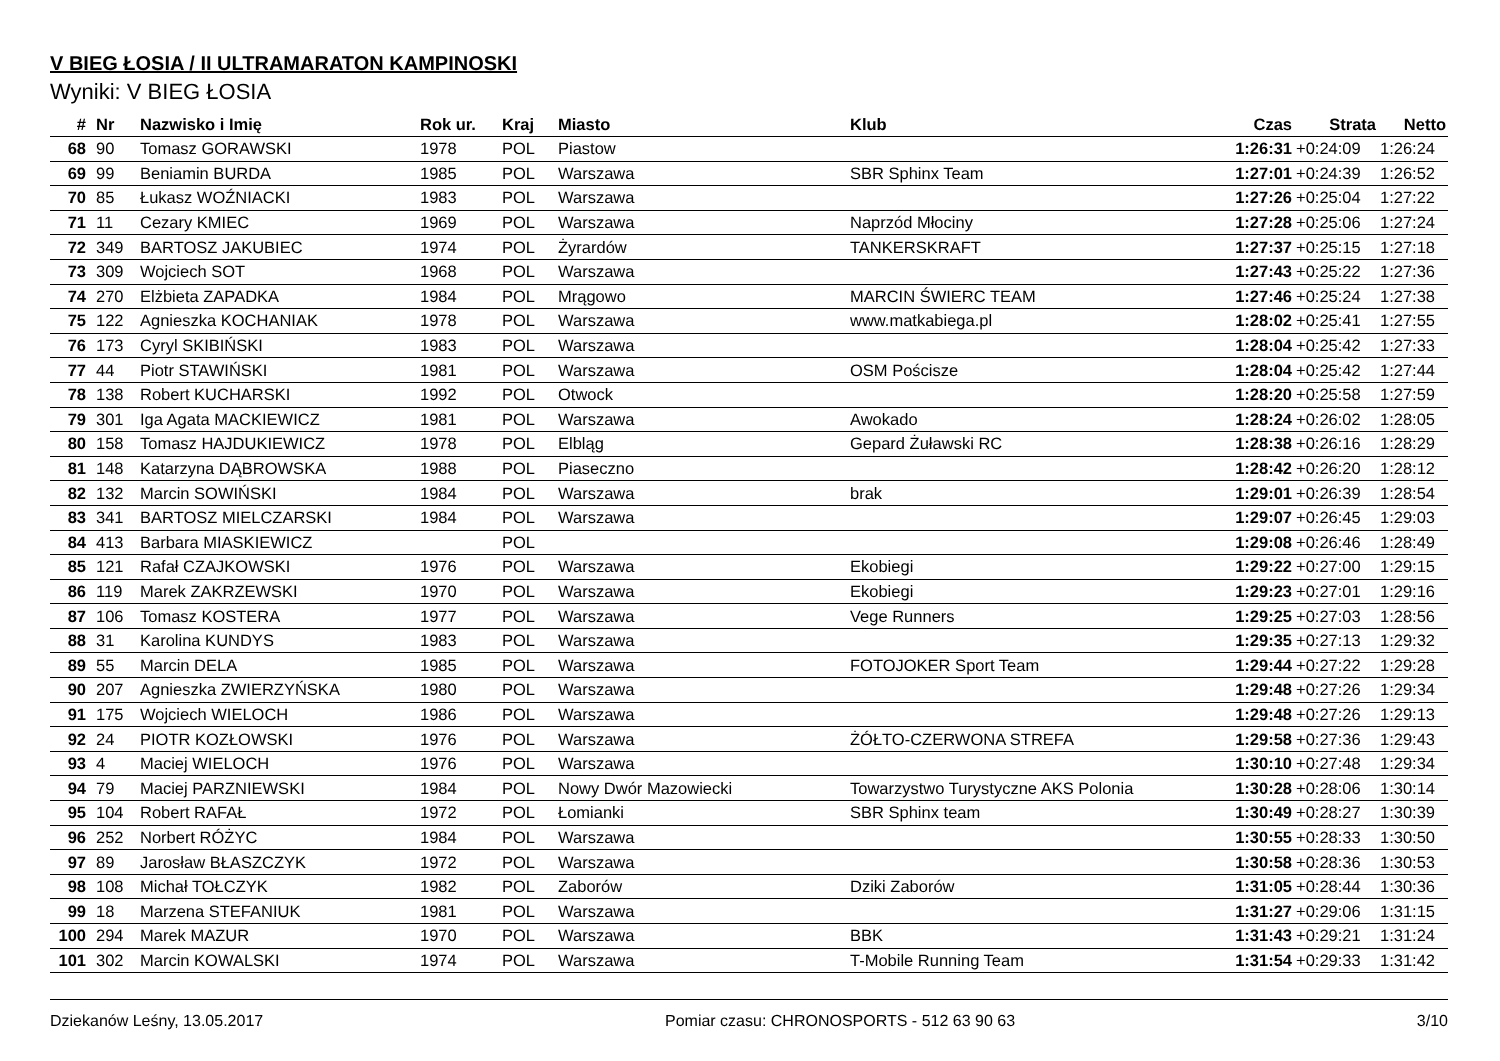V BIEG ŁOSIA / II ULTRAMARATON KAMPINOSKI
Wyniki: V BIEG ŁOSIA
| # | Nr | Nazwisko i Imię | Rok ur. | Kraj | Miasto | Klub | Czas | Strata | Netto |
| --- | --- | --- | --- | --- | --- | --- | --- | --- | --- |
| 68 | 90 | Tomasz GORAWSKI | 1978 | POL | Piastow | | 1:26:31 | +0:24:09 | 1:26:24 |
| 69 | 99 | Beniamin BURDA | 1985 | POL | Warszawa | SBR Sphinx Team | 1:27:01 | +0:24:39 | 1:26:52 |
| 70 | 85 | Łukasz WOŹNIACKI | 1983 | POL | Warszawa | | 1:27:26 | +0:25:04 | 1:27:22 |
| 71 | 11 | Cezary KMIEC | 1969 | POL | Warszawa | Naprzód Młociny | 1:27:28 | +0:25:06 | 1:27:24 |
| 72 | 349 | BARTOSZ JAKUBIEC | 1974 | POL | Żyrardów | TANKERSKRAFT | 1:27:37 | +0:25:15 | 1:27:18 |
| 73 | 309 | Wojciech SOT | 1968 | POL | Warszawa | | 1:27:43 | +0:25:22 | 1:27:36 |
| 74 | 270 | Elżbieta ZAPADKA | 1984 | POL | Mrągowo | MARCIN ŚWIERC TEAM | 1:27:46 | +0:25:24 | 1:27:38 |
| 75 | 122 | Agnieszka KOCHANIAK | 1978 | POL | Warszawa | www.matkabiega.pl | 1:28:02 | +0:25:41 | 1:27:55 |
| 76 | 173 | Cyryl SKIBIŃSKI | 1983 | POL | Warszawa | | 1:28:04 | +0:25:42 | 1:27:33 |
| 77 | 44 | Piotr STAWIŃSKI | 1981 | POL | Warszawa | OSM Pościsze | 1:28:04 | +0:25:42 | 1:27:44 |
| 78 | 138 | Robert KUCHARSKI | 1992 | POL | Otwock | | 1:28:20 | +0:25:58 | 1:27:59 |
| 79 | 301 | Iga Agata MACKIEWICZ | 1981 | POL | Warszawa | Awokado | 1:28:24 | +0:26:02 | 1:28:05 |
| 80 | 158 | Tomasz HAJDUKIEWICZ | 1978 | POL | Elbląg | Gepard Żuławski RC | 1:28:38 | +0:26:16 | 1:28:29 |
| 81 | 148 | Katarzyna DĄBROWSKA | 1988 | POL | Piaseczno | | 1:28:42 | +0:26:20 | 1:28:12 |
| 82 | 132 | Marcin SOWIŃSKI | 1984 | POL | Warszawa | brak | 1:29:01 | +0:26:39 | 1:28:54 |
| 83 | 341 | BARTOSZ MIELCZARSKI | 1984 | POL | Warszawa | | 1:29:07 | +0:26:45 | 1:29:03 |
| 84 | 413 | Barbara MIASKIEWICZ | | POL | | | 1:29:08 | +0:26:46 | 1:28:49 |
| 85 | 121 | Rafał CZAJKOWSKI | 1976 | POL | Warszawa | Ekobiegi | 1:29:22 | +0:27:00 | 1:29:15 |
| 86 | 119 | Marek ZAKRZEWSKI | 1970 | POL | Warszawa | Ekobiegi | 1:29:23 | +0:27:01 | 1:29:16 |
| 87 | 106 | Tomasz KOSTERA | 1977 | POL | Warszawa | Vege Runners | 1:29:25 | +0:27:03 | 1:28:56 |
| 88 | 31 | Karolina KUNDYS | 1983 | POL | Warszawa | | 1:29:35 | +0:27:13 | 1:29:32 |
| 89 | 55 | Marcin DELA | 1985 | POL | Warszawa | FOTOJOKER Sport Team | 1:29:44 | +0:27:22 | 1:29:28 |
| 90 | 207 | Agnieszka ZWIERZYŃSKA | 1980 | POL | Warszawa | | 1:29:48 | +0:27:26 | 1:29:34 |
| 91 | 175 | Wojciech WIELOCH | 1986 | POL | Warszawa | | 1:29:48 | +0:27:26 | 1:29:13 |
| 92 | 24 | PIOTR KOZŁOWSKI | 1976 | POL | Warszawa | ŻÓŁTO-CZERWONA STREFA | 1:29:58 | +0:27:36 | 1:29:43 |
| 93 | 4 | Maciej WIELOCH | 1976 | POL | Warszawa | | 1:30:10 | +0:27:48 | 1:29:34 |
| 94 | 79 | Maciej PARZNIEWSKI | 1984 | POL | Nowy Dwór Mazowiecki | Towarzystwo Turystyczne AKS Polonia | 1:30:28 | +0:28:06 | 1:30:14 |
| 95 | 104 | Robert RAFAŁ | 1972 | POL | Łomianki | SBR Sphinx team | 1:30:49 | +0:28:27 | 1:30:39 |
| 96 | 252 | Norbert RÓŻYC | 1984 | POL | Warszawa | | 1:30:55 | +0:28:33 | 1:30:50 |
| 97 | 89 | Jarosław BŁASZCZYK | 1972 | POL | Warszawa | | 1:30:58 | +0:28:36 | 1:30:53 |
| 98 | 108 | Michał TOŁCZYK | 1982 | POL | Zaborów | Dziki Zaborów | 1:31:05 | +0:28:44 | 1:30:36 |
| 99 | 18 | Marzena STEFANIUK | 1981 | POL | Warszawa | | 1:31:27 | +0:29:06 | 1:31:15 |
| 100 | 294 | Marek MAZUR | 1970 | POL | Warszawa | BBK | 1:31:43 | +0:29:21 | 1:31:24 |
| 101 | 302 | Marcin KOWALSKI | 1974 | POL | Warszawa | T-Mobile Running Team | 1:31:54 | +0:29:33 | 1:31:42 |
Dziekanów Leśny, 13.05.2017 Pomiar czasu: CHRONOSPORTS - 512 63 90 63 3/10